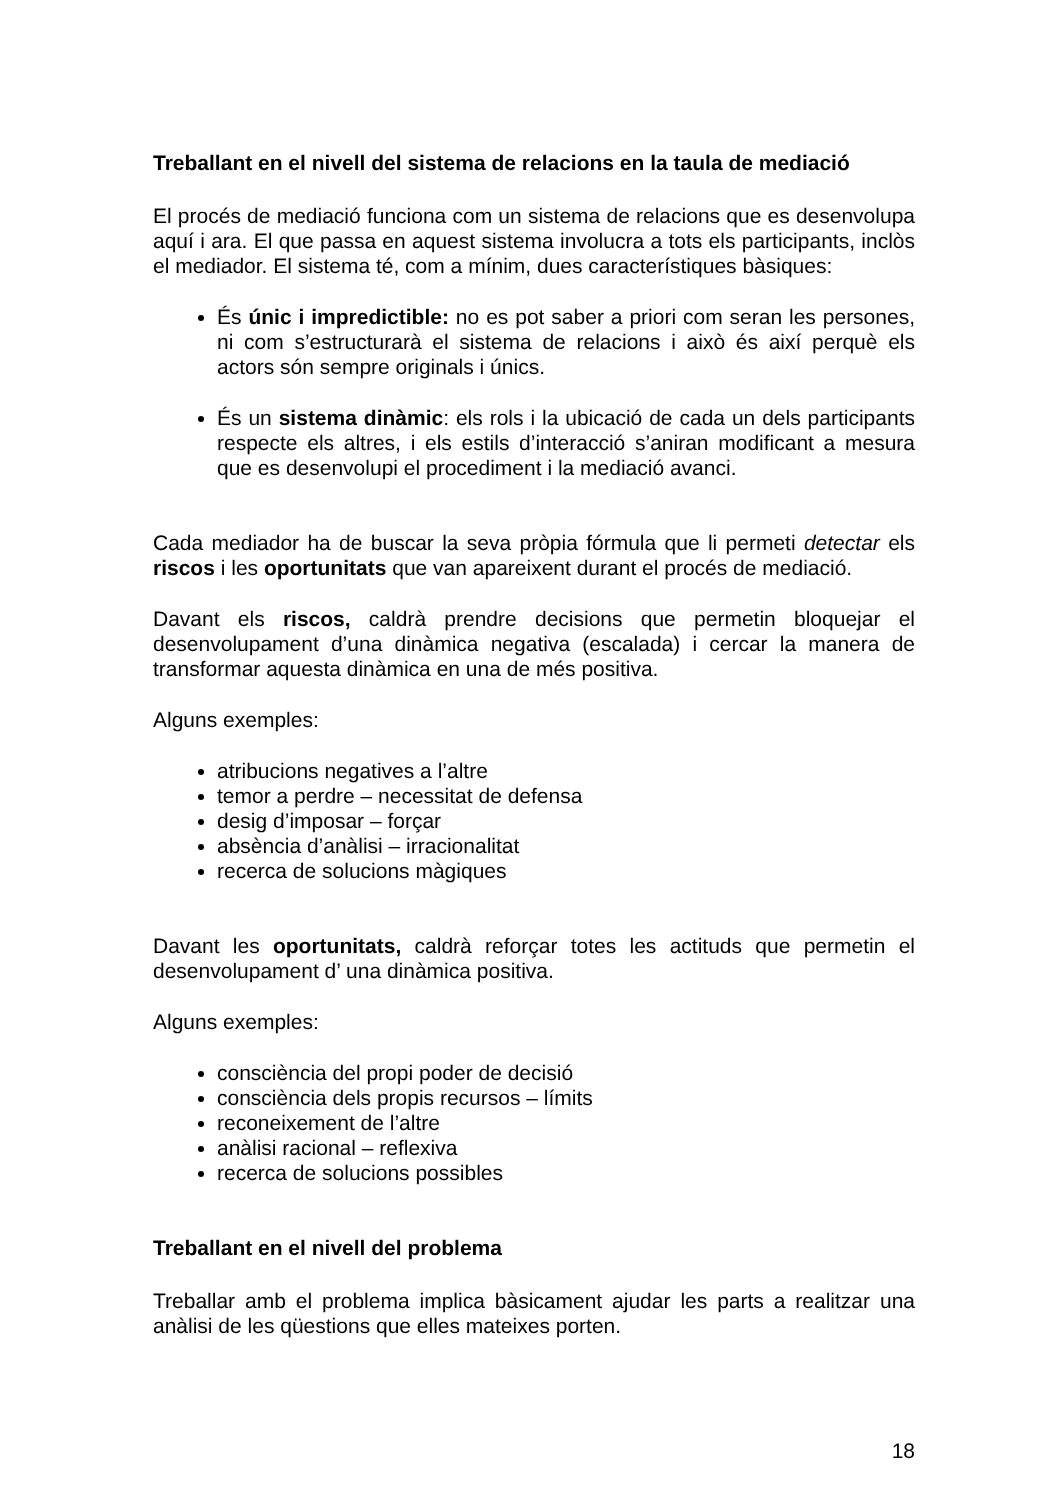Treballant en el nivell del sistema de relacions en la taula de mediació
El procés de mediació funciona com un sistema de relacions que es desenvolupa aquí i ara. El que passa en aquest sistema involucra a tots els participants, inclòs el mediador. El sistema té, com a mínim, dues característiques bàsiques:
És únic i impredictible: no es pot saber a priori com seran les persones, ni com s’estructurarà el sistema de relacions i això és així perquè els actors són sempre originals i únics.
És un sistema dinàmic: els rols i la ubicació de cada un dels participants respecte els altres, i els estils d’interacció s’aniran modificant a mesura que es desenvolupi el procediment i la mediació avanci.
Cada mediador ha de buscar la seva pròpia fórmula que li permeti detectar els riscos i les oportunitats que van apareixent durant el procés de mediació.
Davant els riscos, caldrà prendre decisions que permetin bloquejar el desenvolupament d’una dinàmica negativa (escalada) i cercar la manera de transformar aquesta dinàmica en una de més positiva.
Alguns exemples:
atribucions negatives a l’altre
temor a perdre – necessitat de defensa
desig d’imposar – forçar
absència d’anàlisi – irracionalitat
recerca de solucions màgiques
Davant les oportunitats, caldrà reforçar totes les actituds que permetin el desenvolupament d’ una dinàmica positiva.
Alguns exemples:
consciència del propi poder de decisió
consciència dels propis recursos – límits
reconeixement de l’altre
anàlisi racional – reflexiva
recerca de solucions possibles
Treballant en el nivell del problema
Treballar amb el problema implica bàsicament ajudar les parts a realitzar una anàlisi de les qüestions que elles mateixes porten.
18